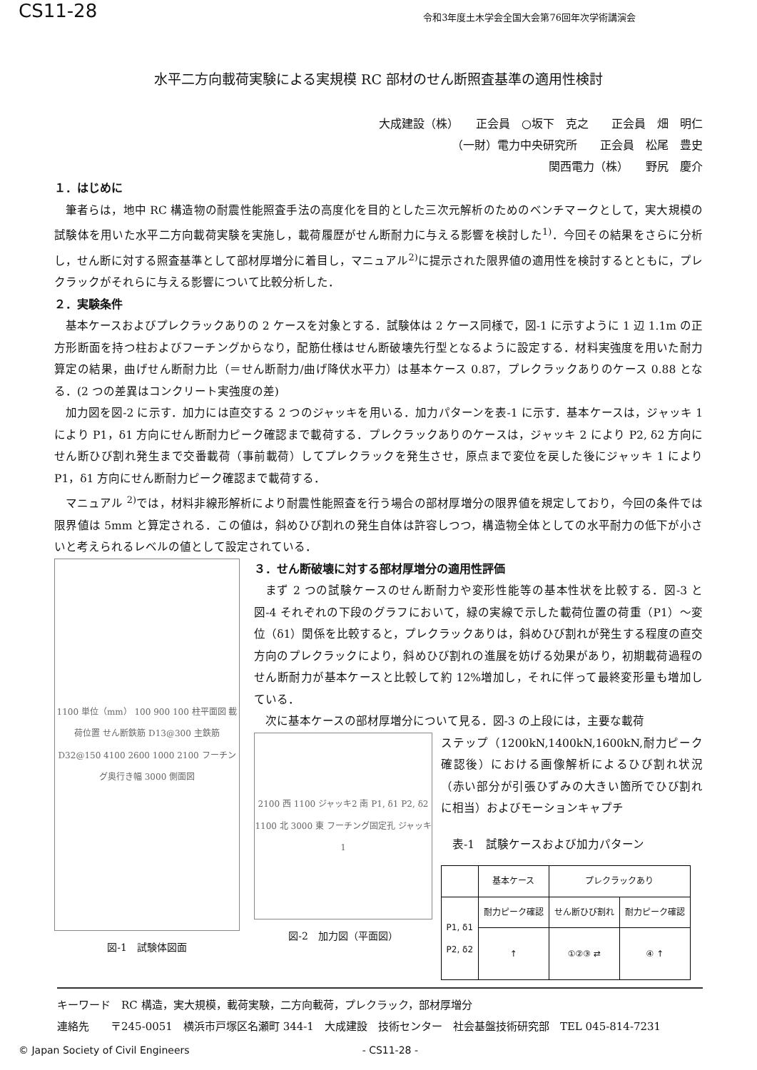CS11-28 令和3年度土木学会全国大会第76回年次学術講演会
水平二方向載荷実験による実規模 RC 部材のせん断照査基準の適用性検討
大成建設（株）　　正会員　○坂下　克之　　正会員　畑　明仁
（一財）電力中央研究所　　正会員　松尾　豊史
関西電力（株）　　野尻　慶介
１．はじめに
筆者らは，地中 RC 構造物の耐震性能照査手法の高度化を目的とした三次元解析のためのベンチマークとして，実大規模の試験体を用いた水平二方向載荷実験を実施し，載荷履歴がせん断耐力に与える影響を検討した<sup>1)</sup>．今回その結果をさらに分析し，せん断に対する照査基準として部材厚増分に着目し，マニュアル<sup>2)</sup>に提示された限界値の適用性を検討するとともに，プレクラックがそれらに与える影響について比較分析した．
２．実験条件
基本ケースおよびプレクラックありの 2 ケースを対象とする．試験体は 2 ケース同様で，図-1 に示すように 1 辺 1.1m の正方形断面を持つ柱およびフーチングからなり，配筋仕様はせん断破壊先行型となるように設定する．材料実強度を用いた耐力算定の結果，曲げせん断耐力比（＝せん断耐力/曲げ降伏水平力）は基本ケース 0.87，プレクラックありのケース 0.88 となる．(2 つの差異はコンクリート実強度の差)
加力図を図-2 に示す．加力には直交する 2 つのジャッキを用いる．加力パターンを表-1 に示す．基本ケースは，ジャッキ 1 により P1，δ1 方向にせん断耐力ピーク確認まで載荷する．プレクラックありのケースは，ジャッキ 2 により P2, δ2 方向にせん断ひび割れ発生まで交番載荷（事前載荷）してプレクラックを発生させ，原点まで変位を戻した後にジャッキ 1 により P1，δ1 方向にせん断耐力ピーク確認まで載荷する．
マニュアル <sup>2)</sup>では，材料非線形解析により耐震性能照査を行う場合の部材厚増分の限界値を規定しており，今回の条件では限界値は 5mm と算定される．この値は，斜めひび割れの発生自体は許容しつつ，構造物全体としての水平耐力の低下が小さいと考えられるレベルの値として設定されている．
1100 単位（mm） 100 900 100 柱平面図 載荷位置 せん断鉄筋 D13@300 主鉄筋 D32@150 4100 2600 1000 2100 フーチング奥行き幅 3000 側面図
図-1　試験体図面
３．せん断破壊に対する部材厚増分の適用性評価
まず 2 つの試験ケースのせん断耐力や変形性能等の基本性状を比較する．図-3 と図-4 それぞれの下段のグラフにおいて，緑の実線で示した載荷位置の荷重（P1）～変位（δ1）関係を比較すると，プレクラックありは，斜めひび割れが発生する程度の直交方向のプレクラックにより，斜めひび割れの進展を妨げる効果があり，初期載荷過程のせん断耐力が基本ケースと比較して約 12%増加し，それに伴って最終変形量も増加している．
次に基本ケースの部材厚増分について見る．図-3 の上段には，主要な載荷
2100 西 1100 ジャッキ2 南 P1, δ1 P2, δ2 1100 北 3000 東 フーチング固定孔 ジャッキ1
図-2　加力図（平面図）
ステップ（1200kN,1400kN,1600kN,耐力ピーク確認後）における画像解析によるひび割れ状況（赤い部分が引張ひずみの大きい箇所でひび割れに相当）およびモーションキャプチ
表-1　試験ケースおよび加力パターン
| | 基本ケース | プレクラックあり | |
| --- | --- | --- | --- |
| P1, δ1 P2, δ2 | 耐力ピーク確認 | せん断ひび割れ | 耐力ピーク確認 |
| | ↑ | ①②③ ⇄ | ④ ↑ |
キーワード　RC 構造，実大規模，載荷実験，二方向載荷，プレクラック，部材厚増分
連絡先　　〒245-0051　横浜市戸塚区名瀬町 344-1　大成建設　技術センター　社会基盤技術研究部　TEL 045-814-7231
© Japan Society of Civil Engineers - CS11-28 -